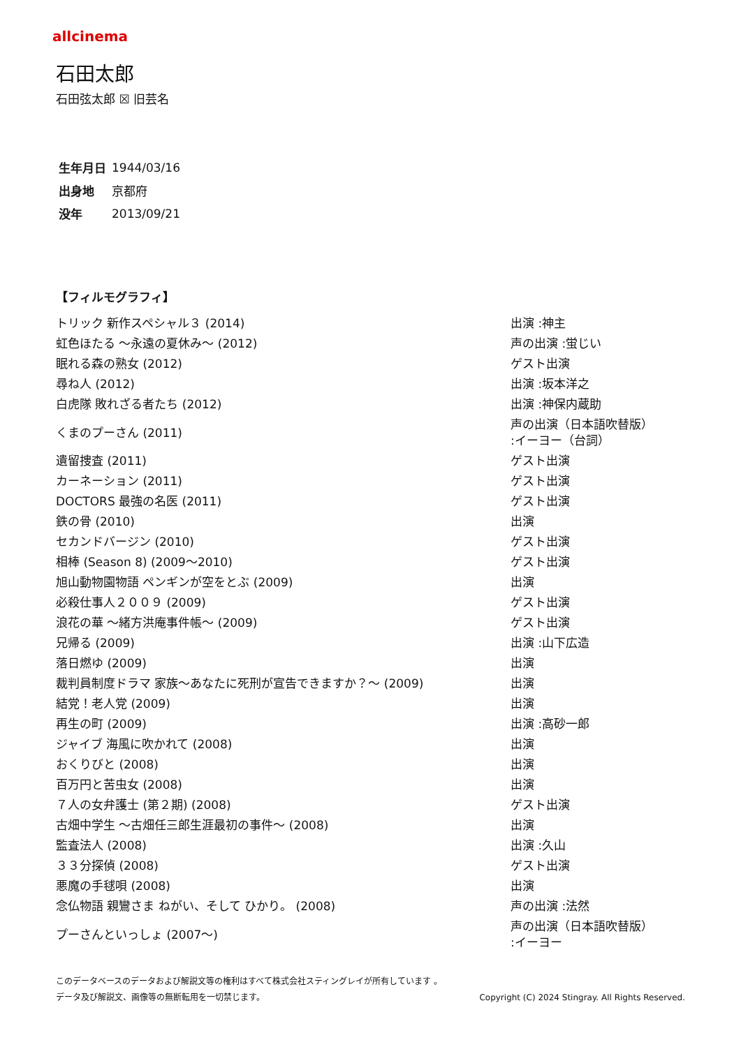allcinema
石田太郎
石田弦太郎 ☒ 旧芸名
| 生年月日 | 1944/03/16 |
| 出身地 | 京都府 |
| 没年 | 2013/09/21 |
【フィルモグラフィ】
| トリック 新作スペシャル３ (2014) | 出演 :神主 |
| 虹色ほたる ～永遠の夏休み～ (2012) | 声の出演 :蛍じい |
| 眠れる森の熟女 (2012) | ゲスト出演 |
| 尋ね人 (2012) | 出演 :坂本洋之 |
| 白虎隊 敗れざる者たち (2012) | 出演 :神保内蔵助 |
| くまのプーさん (2011) | 声の出演（日本語吹替版） :イーヨー（台詞） |
| 遺留捜査 (2011) | ゲスト出演 |
| カーネーション (2011) | ゲスト出演 |
| DOCTORS 最強の名医 (2011) | ゲスト出演 |
| 鉄の骨 (2010) | 出演 |
| セカンドバージン (2010) | ゲスト出演 |
| 相棒 (Season 8) (2009～2010) | ゲスト出演 |
| 旭山動物園物語 ペンギンが空をとぶ (2009) | 出演 |
| 必殺仕事人２００９ (2009) | ゲスト出演 |
| 浪花の華 ～緒方洪庵事件帳～ (2009) | ゲスト出演 |
| 兄帰る (2009) | 出演 :山下広造 |
| 落日燃ゆ (2009) | 出演 |
| 裁判員制度ドラマ 家族～あなたに死刑が宣告できますか？～ (2009) | 出演 |
| 結党！老人党 (2009) | 出演 |
| 再生の町 (2009) | 出演 :高砂一郎 |
| ジャイブ 海風に吹かれて (2008) | 出演 |
| おくりびと (2008) | 出演 |
| 百万円と苦虫女 (2008) | 出演 |
| ７人の女弁護士 (第２期) (2008) | ゲスト出演 |
| 古畑中学生 ～古畑任三郎生涯最初の事件～ (2008) | 出演 |
| 監査法人 (2008) | 出演 :久山 |
| ３３分探偵 (2008) | ゲスト出演 |
| 悪魔の手毬唄 (2008) | 出演 |
| 念仏物語 親鸞さま ねがい、そして ひかり。 (2008) | 声の出演 :法然 |
| プーさんといっしょ (2007～) | 声の出演（日本語吹替版） :イーヨー |
このデータベースのデータおよび解説文等の権利はすべて株式会社スティングレイが所有しています 。
データ及び解説文、画像等の無断転用を一切禁じます。 Copyright (C) 2024 Stingray. All Rights Reserved.